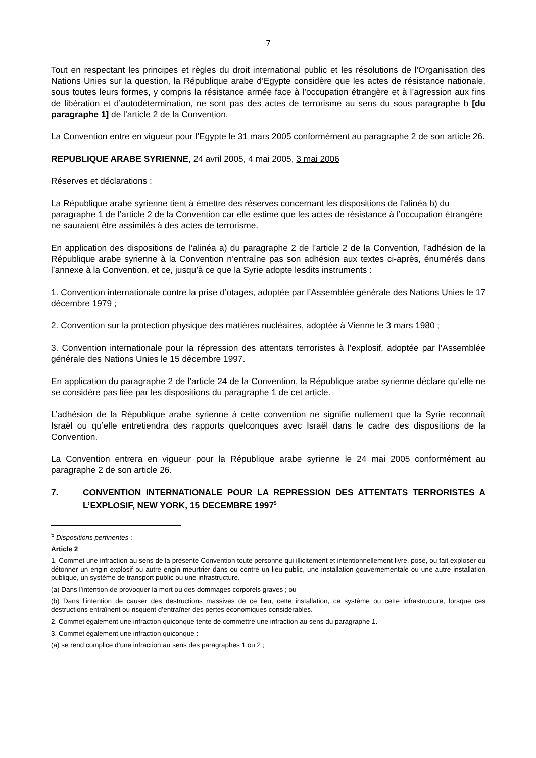7
Tout en respectant les principes et règles du droit international public et les résolutions de l’Organisation des Nations Unies sur la question, la République arabe d’Egypte considère que les actes de résistance nationale, sous toutes leurs formes, y compris la résistance armée face à l’occupation étrangère et à l’agression aux fins de libération et d’autodétermination, ne sont pas des actes de terrorisme au sens du sous paragraphe b [du paragraphe 1] de l’article 2 de la Convention.
La Convention entre en vigueur pour l’Egypte le 31 mars 2005 conformément au paragraphe 2 de son article 26.
REPUBLIQUE ARABE SYRIENNE, 24 avril 2005, 4 mai 2005, 3 mai 2006
Réserves et déclarations :
La République arabe syrienne tient à émettre des réserves concernant les dispositions de l’alinéa b) du paragraphe 1 de l’article 2 de la Convention car elle estime que les actes de résistance à l’occupation étrangère ne sauraient être assimilés à des actes de terrorisme.
En application des dispositions de l’alinéa a) du paragraphe 2 de l’article 2 de la Convention, l’adhésion de la République arabe syrienne à la Convention n’entraîne pas son adhésion aux textes ci-après, énumérés dans l’annexe à la Convention, et ce, jusqu’à ce que la Syrie adopte lesdits instruments :
1. Convention internationale contre la prise d’otages, adoptée par l’Assemblée générale des Nations Unies le 17 décembre 1979 ;
2. Convention sur la protection physique des matières nucléaires, adoptée à Vienne le 3 mars 1980 ;
3. Convention internationale pour la répression des attentats terroristes à l’explosif, adoptée par l’Assemblée générale des Nations Unies le 15 décembre 1997.
En application du paragraphe 2 de l’article 24 de la Convention, la République arabe syrienne déclare qu’elle ne se considère pas liée par les dispositions du paragraphe 1 de cet article.
L’adhésion de la République arabe syrienne à cette convention ne signifie nullement que la Syrie reconnaît Israël ou qu’elle entretiendra des rapports quelconques avec Israël dans le cadre des dispositions de la Convention.
La Convention entrera en vigueur pour la République arabe syrienne le 24 mai 2005 conformément au paragraphe 2 de son article 26.
7. CONVENTION INTERNATIONALE POUR LA REPRESSION DES ATTENTATS TERRORISTES A L’EXPLOSIF, NEW YORK, 15 DECEMBRE 1997<sup>5</sup>
<sup>5</sup> Dispositions pertinentes :
Article 2
1. Commet une infraction au sens de la présente Convention toute personne qui illicitement et intentionnellement livre, pose, ou fait exploser ou détonner un engin explosif ou autre engin meurtrier dans ou contre un lieu public, une installation gouvernementale ou une autre installation publique, un système de transport public ou une infrastructure.
(a) Dans l’intention de provoquer la mort ou des dommages corporels graves ; ou
(b) Dans l’intention de causer des destructions massives de ce lieu, cette installation, ce système ou cette infrastructure, lorsque ces destructions entraînent ou risquent d’entraîner des pertes économiques considérables.
2. Commet également une infraction quiconque tente de commettre une infraction au sens du paragraphe 1.
3. Commet également une infraction quiconque :
(a) se rend complice d’une infraction au sens des paragraphes 1 ou 2 ;